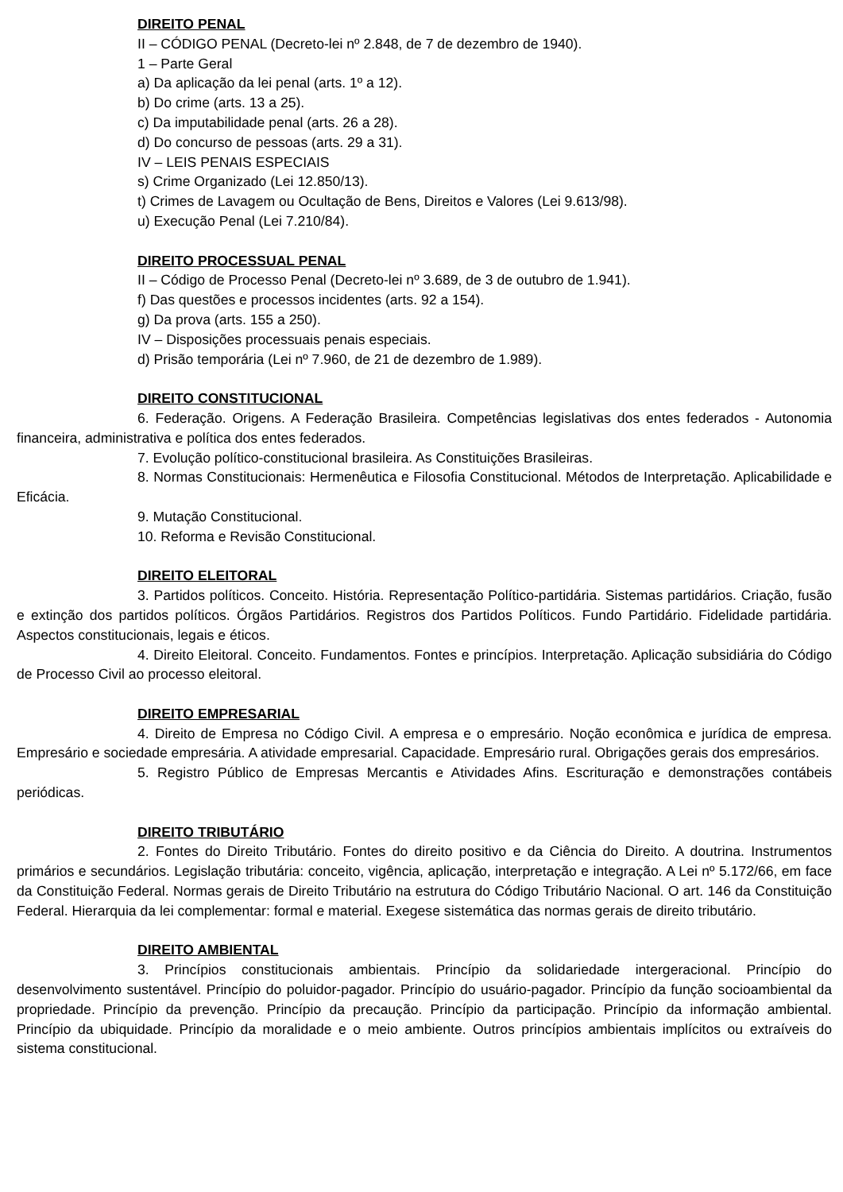DIREITO PENAL
II – CÓDIGO PENAL (Decreto-lei nº 2.848, de 7 de dezembro de 1940).
1 – Parte Geral
a) Da aplicação da lei penal (arts. 1º a 12).
b) Do crime (arts. 13 a 25).
c) Da imputabilidade penal (arts. 26 a 28).
d) Do concurso de pessoas (arts. 29 a 31).
IV – LEIS PENAIS ESPECIAIS
s) Crime Organizado (Lei 12.850/13).
t) Crimes de Lavagem ou Ocultação de Bens, Direitos e Valores (Lei 9.613/98).
u) Execução Penal (Lei 7.210/84).
DIREITO PROCESSUAL PENAL
II – Código de Processo Penal (Decreto-lei nº 3.689, de 3 de outubro de 1.941).
f) Das questões e processos incidentes (arts. 92 a 154).
g) Da prova (arts. 155 a 250).
IV – Disposições processuais penais especiais.
d) Prisão temporária (Lei nº 7.960, de 21 de dezembro de 1.989).
DIREITO CONSTITUCIONAL
6. Federação. Origens. A Federação Brasileira. Competências legislativas dos entes federados - Autonomia financeira, administrativa e política dos entes federados.
7. Evolução político-constitucional brasileira. As Constituições Brasileiras.
8. Normas Constitucionais: Hermenêutica e Filosofia Constitucional. Métodos de Interpretação. Aplicabilidade e Eficácia.
9. Mutação Constitucional.
10. Reforma e Revisão Constitucional.
DIREITO ELEITORAL
3. Partidos políticos. Conceito. História. Representação Político-partidária. Sistemas partidários. Criação, fusão e extinção dos partidos políticos. Órgãos Partidários. Registros dos Partidos Políticos. Fundo Partidário. Fidelidade partidária. Aspectos constitucionais, legais e éticos.
4. Direito Eleitoral. Conceito. Fundamentos. Fontes e princípios. Interpretação. Aplicação subsidiária do Código de Processo Civil ao processo eleitoral.
DIREITO EMPRESARIAL
4. Direito de Empresa no Código Civil. A empresa e o empresário. Noção econômica e jurídica de empresa. Empresário e sociedade empresária. A atividade empresarial. Capacidade. Empresário rural. Obrigações gerais dos empresários.
5. Registro Público de Empresas Mercantis e Atividades Afins. Escrituração e demonstrações contábeis periódicas.
DIREITO TRIBUTÁRIO
2. Fontes do Direito Tributário. Fontes do direito positivo e da Ciência do Direito. A doutrina. Instrumentos primários e secundários. Legislação tributária: conceito, vigência, aplicação, interpretação e integração. A Lei nº 5.172/66, em face da Constituição Federal. Normas gerais de Direito Tributário na estrutura do Código Tributário Nacional. O art. 146 da Constituição Federal. Hierarquia da lei complementar: formal e material. Exegese sistemática das normas gerais de direito tributário.
DIREITO AMBIENTAL
3. Princípios constitucionais ambientais. Princípio da solidariedade intergeracional. Princípio do desenvolvimento sustentável. Princípio do poluidor-pagador. Princípio do usuário-pagador. Princípio da função socioambiental da propriedade. Princípio da prevenção. Princípio da precaução. Princípio da participação. Princípio da informação ambiental. Princípio da ubiquidade. Princípio da moralidade e o meio ambiente. Outros princípios ambientais implícitos ou extraíveis do sistema constitucional.